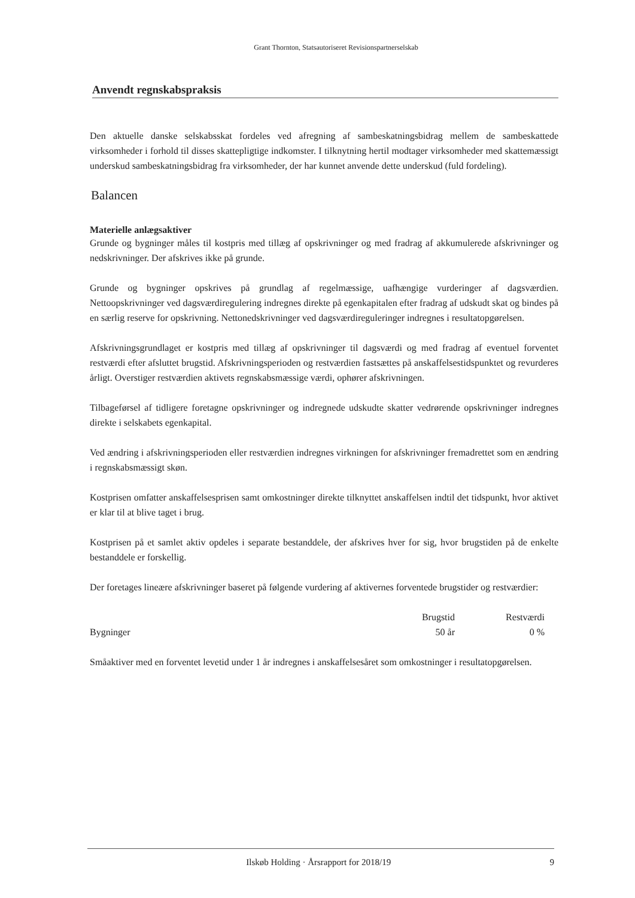Grant Thornton, Statsautoriseret Revisionspartnerselskab
Anvendt regnskabspraksis
Den aktuelle danske selskabsskat fordeles ved afregning af sambeskatningsbidrag mellem de sambeskattede virksomheder i forhold til disses skattepligtige indkomster. I tilknytning hertil modtager virksomheder med skattemæssigt underskud sambeskatningsbidrag fra virksomheder, der har kunnet anvende dette underskud (fuld fordeling).
Balancen
Materielle anlægsaktiver
Grunde og bygninger måles til kostpris med tillæg af opskrivninger og med fradrag af akkumulerede afskrivninger og nedskrivninger. Der afskrives ikke på grunde.
Grunde og bygninger opskrives på grundlag af regelmæssige, uafhængige vurderinger af dagsværdien. Nettoopskrivninger ved dagsværdiregulering indregnes direkte på egenkapitalen efter fradrag af udskudt skat og bindes på en særlig reserve for opskrivning. Nettonedskrivninger ved dagsværdireguleringer indregnes i resultatopgørelsen.
Afskrivningsgrundlaget er kostpris med tillæg af opskrivninger til dagsværdi og med fradrag af eventuel forventet restværdi efter afsluttet brugstid. Afskrivningsperioden og restværdien fastsættes på anskaffelsestidspunktet og revurderes årligt. Overstiger restværdien aktivets regnskabsmæssige værdi, ophører afskrivningen.
Tilbageførsel af tidligere foretagne opskrivninger og indregnede udskudte skatter vedrørende opskrivninger indregnes direkte i selskabets egenkapital.
Ved ændring i afskrivningsperioden eller restværdien indregnes virkningen for afskrivninger fremadrettet som en ændring i regnskabsmæssigt skøn.
Kostprisen omfatter anskaffelsesprisen samt omkostninger direkte tilknyttet anskaffelsen indtil det tidspunkt, hvor aktivet er klar til at blive taget i brug.
Kostprisen på et samlet aktiv opdeles i separate bestanddele, der afskrives hver for sig, hvor brugstiden på de enkelte bestanddele er forskellig.
Der foretages lineære afskrivninger baseret på følgende vurdering af aktivernes forventede brugstider og restværdier:
| | Brugstid | Restværdi |
| --- | --- | --- |
| Bygninger | 50 år | 0 % |
Småaktiver med en forventet levetid under 1 år indregnes i anskaffelsesåret som omkostninger i resultatopgørelsen.
Ilskøb Holding · Årsrapport for 2018/19 9